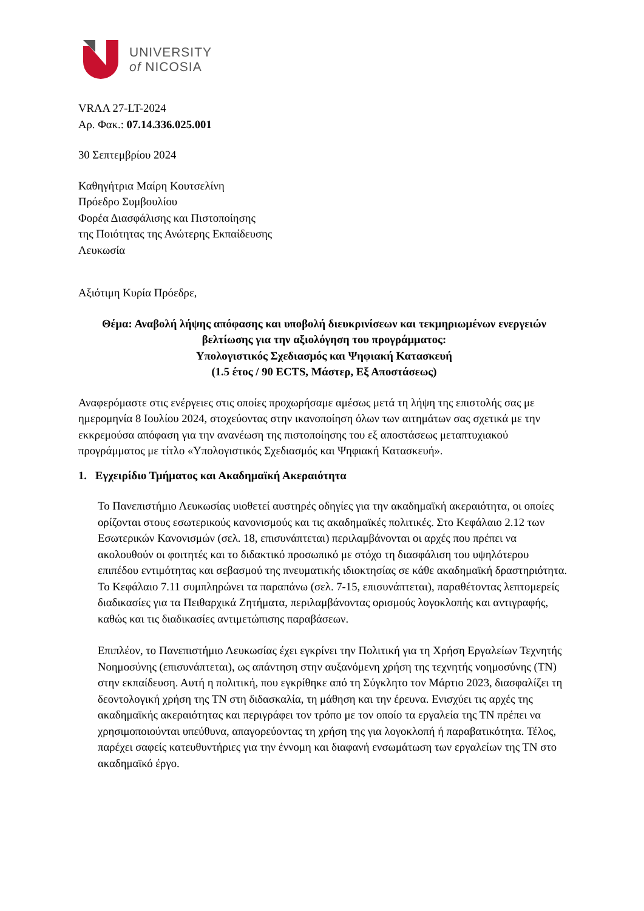UNIVERSITY
of NICOSIA
VRAA 27-LT-2024
Αρ. Φακ.: 07.14.336.025.001
30 Σεπτεμβρίου 2024
Καθηγήτρια Μαίρη Κουτσελίνη
Πρόεδρο Συμβουλίου
Φορέα Διασφάλισης και Πιστοποίησης
της Ποιότητας της Ανώτερης Εκπαίδευσης
Λευκωσία
Αξιότιμη Κυρία Πρόεδρε,
Θέμα: Αναβολή λήψης απόφασης και υποβολή διευκρινίσεων και τεκμηριωμένων ενεργειών βελτίωσης για την αξιολόγηση του προγράμματος:
Υπολογιστικός Σχεδιασμός και Ψηφιακή Κατασκευή
(1.5 έτος / 90 ECTS, Μάστερ, Εξ Αποστάσεως)
Αναφερόμαστε στις ενέργειες στις οποίες προχωρήσαμε αμέσως μετά τη λήψη της επιστολής σας με ημερομηνία 8 Ιουλίου 2024, στοχεύοντας στην ικανοποίηση όλων των αιτημάτων σας σχετικά με την εκκρεμούσα απόφαση για την ανανέωση της πιστοποίησης του εξ αποστάσεως μεταπτυχιακού προγράμματος με τίτλο «Υπολογιστικός Σχεδιασμός και Ψηφιακή Κατασκευή».
1. Εγχειρίδιο Τμήματος και Ακαδημαϊκή Ακεραιότητα
Το Πανεπιστήμιο Λευκωσίας υιοθετεί αυστηρές οδηγίες για την ακαδημαϊκή ακεραιότητα, οι οποίες ορίζονται στους εσωτερικούς κανονισμούς και τις ακαδημαϊκές πολιτικές. Στο Κεφάλαιο 2.12 των Εσωτερικών Κανονισμών (σελ. 18, επισυνάπτεται) περιλαμβάνονται οι αρχές που πρέπει να ακολουθούν οι φοιτητές και το διδακτικό προσωπικό με στόχο τη διασφάλιση του υψηλότερου επιπέδου εντιμότητας και σεβασμού της πνευματικής ιδιοκτησίας σε κάθε ακαδημαϊκή δραστηριότητα. Το Κεφάλαιο 7.11 συμπληρώνει τα παραπάνω (σελ. 7-15, επισυνάπτεται), παραθέτοντας λεπτομερείς διαδικασίες για τα Πειθαρχικά Ζητήματα, περιλαμβάνοντας ορισμούς λογοκλοπής και αντιγραφής, καθώς και τις διαδικασίες αντιμετώπισης παραβάσεων.
Επιπλέον, το Πανεπιστήμιο Λευκωσίας έχει εγκρίνει την Πολιτική για τη Χρήση Εργαλείων Τεχνητής Νοημοσύνης (επισυνάπτεται), ως απάντηση στην αυξανόμενη χρήση της τεχνητής νοημοσύνης (ΤΝ) στην εκπαίδευση. Αυτή η πολιτική, που εγκρίθηκε από τη Σύγκλητο τον Μάρτιο 2023, διασφαλίζει τη δεοντολογική χρήση της ΤΝ στη διδασκαλία, τη μάθηση και την έρευνα. Ενισχύει τις αρχές της ακαδημαϊκής ακεραιότητας και περιγράφει τον τρόπο με τον οποίο τα εργαλεία της ΤΝ πρέπει να χρησιμοποιούνται υπεύθυνα, απαγορεύοντας τη χρήση της για λογοκλοπή ή παραβατικότητα. Τέλος, παρέχει σαφείς κατευθυντήριες για την έννομη και διαφανή ενσωμάτωση των εργαλείων της ΤΝ στο ακαδημαϊκό έργο.